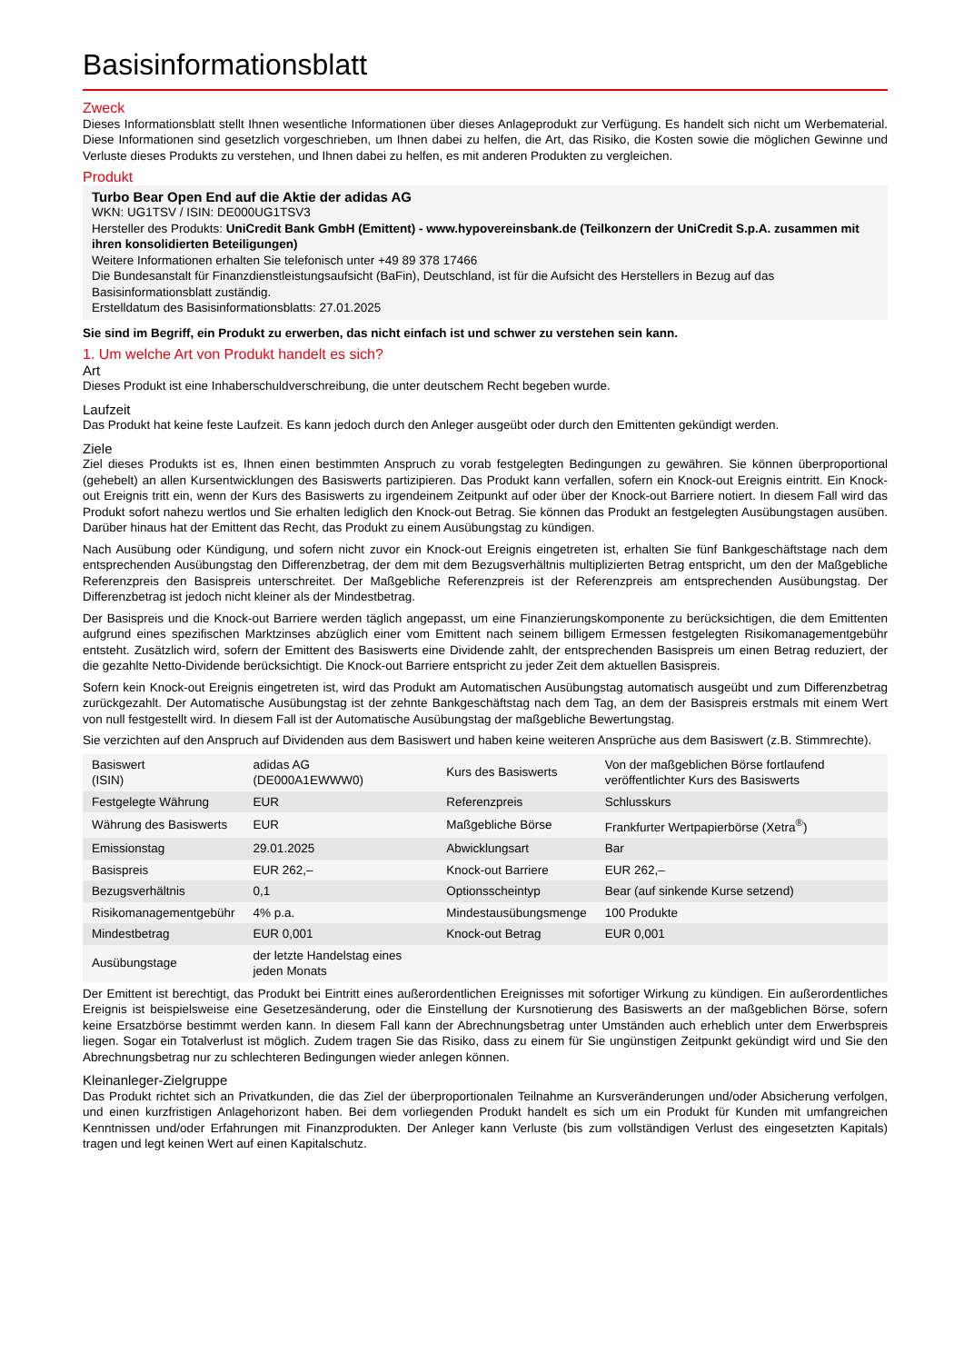Basisinformationsblatt
Zweck
Dieses Informationsblatt stellt Ihnen wesentliche Informationen über dieses Anlageprodukt zur Verfügung. Es handelt sich nicht um Werbematerial. Diese Informationen sind gesetzlich vorgeschrieben, um Ihnen dabei zu helfen, die Art, das Risiko, die Kosten sowie die möglichen Gewinne und Verluste dieses Produkts zu verstehen, und Ihnen dabei zu helfen, es mit anderen Produkten zu vergleichen.
Produkt
Turbo Bear Open End auf die Aktie der adidas AG
WKN: UG1TSV / ISIN: DE000UG1TSV3
Hersteller des Produkts: UniCredit Bank GmbH (Emittent) - www.hypovereinsbank.de (Teilkonzern der UniCredit S.p.A. zusammen mit ihren konsolidierten Beteiligungen)
Weitere Informationen erhalten Sie telefonisch unter +49 89 378 17466
Die Bundesanstalt für Finanzdienstleistungsaufsicht (BaFin), Deutschland, ist für die Aufsicht des Herstellers in Bezug auf das Basisinformationsblatt zuständig.
Erstelldatum des Basisinformationsblatts: 27.01.2025
Sie sind im Begriff, ein Produkt zu erwerben, das nicht einfach ist und schwer zu verstehen sein kann.
1. Um welche Art von Produkt handelt es sich?
Art
Dieses Produkt ist eine Inhaberschuldverschreibung, die unter deutschem Recht begeben wurde.
Laufzeit
Das Produkt hat keine feste Laufzeit. Es kann jedoch durch den Anleger ausgeübt oder durch den Emittenten gekündigt werden.
Ziele
Ziel dieses Produkts ist es, Ihnen einen bestimmten Anspruch zu vorab festgelegten Bedingungen zu gewähren. Sie können überproportional (gehebelt) an allen Kursentwicklungen des Basiswerts partizipieren. Das Produkt kann verfallen, sofern ein Knock-out Ereignis eintritt. Ein Knock-out Ereignis tritt ein, wenn der Kurs des Basiswerts zu irgendeinem Zeitpunkt auf oder über der Knock-out Barriere notiert. In diesem Fall wird das Produkt sofort nahezu wertlos und Sie erhalten lediglich den Knock-out Betrag. Sie können das Produkt an festgelegten Ausübungstagen ausüben. Darüber hinaus hat der Emittent das Recht, das Produkt zu einem Ausübungstag zu kündigen.
Nach Ausübung oder Kündigung, und sofern nicht zuvor ein Knock-out Ereignis eingetreten ist, erhalten Sie fünf Bankgeschäftstage nach dem entsprechenden Ausübungstag den Differenzbetrag, der dem mit dem Bezugsverhältnis multiplizierten Betrag entspricht, um den der Maßgebliche Referenzpreis den Basispreis unterschreitet. Der Maßgebliche Referenzpreis ist der Referenzpreis am entsprechenden Ausübungstag. Der Differenzbetrag ist jedoch nicht kleiner als der Mindestbetrag.
Der Basispreis und die Knock-out Barriere werden täglich angepasst, um eine Finanzierungskomponente zu berücksichtigen, die dem Emittenten aufgrund eines spezifischen Marktzinses abzüglich einer vom Emittent nach seinem billigem Ermessen festgelegten Risikomanagementgebühr entsteht. Zusätzlich wird, sofern der Emittent des Basiswerts eine Dividende zahlt, der entsprechenden Basispreis um einen Betrag reduziert, der die gezahlte Netto-Dividende berücksichtigt. Die Knock-out Barriere entspricht zu jeder Zeit dem aktuellen Basispreis.
Sofern kein Knock-out Ereignis eingetreten ist, wird das Produkt am Automatischen Ausübungstag automatisch ausgeübt und zum Differenzbetrag zurückgezahlt. Der Automatische Ausübungstag ist der zehnte Bankgeschäftstag nach dem Tag, an dem der Basispreis erstmals mit einem Wert von null festgestellt wird. In diesem Fall ist der Automatische Ausübungstag der maßgebliche Bewertungstag.
Sie verzichten auf den Anspruch auf Dividenden aus dem Basiswert und haben keine weiteren Ansprüche aus dem Basiswert (z.B. Stimmrechte).
| Basiswert (ISIN) | adidas AG (DE000A1EWWW0) | Kurs des Basiswerts | Von der maßgeblichen Börse fortlaufend veröffentlichter Kurs des Basiswerts |
| Festgelegte Währung | EUR | Referenzpreis | Schlusskurs |
| Währung des Basiswerts | EUR | Maßgebliche Börse | Frankfurter Wertpapierbörse (Xetra<sup>®</sup>) |
| Emissionstag | 29.01.2025 | Abwicklungsart | Bar |
| Basispreis | EUR 262,– | Knock-out Barriere | EUR 262,– |
| Bezugsverhältnis | 0,1 | Optionsscheintyp | Bear (auf sinkende Kurse setzend) |
| Risikomanagementgebühr | 4% p.a. | Mindestausübungsmenge | 100 Produkte |
| Mindestbetrag | EUR 0,001 | Knock-out Betrag | EUR 0,001 |
| Ausübungstage | der letzte Handelstag eines jeden Monats | | |
Der Emittent ist berechtigt, das Produkt bei Eintritt eines außerordentlichen Ereignisses mit sofortiger Wirkung zu kündigen. Ein außerordentliches Ereignis ist beispielsweise eine Gesetzesänderung, oder die Einstellung der Kursnotierung des Basiswerts an der maßgeblichen Börse, sofern keine Ersatzbörse bestimmt werden kann. In diesem Fall kann der Abrechnungsbetrag unter Umständen auch erheblich unter dem Erwerbspreis liegen. Sogar ein Totalverlust ist möglich. Zudem tragen Sie das Risiko, dass zu einem für Sie ungünstigen Zeitpunkt gekündigt wird und Sie den Abrechnungsbetrag nur zu schlechteren Bedingungen wieder anlegen können.
Kleinanleger-Zielgruppe
Das Produkt richtet sich an Privatkunden, die das Ziel der überproportionalen Teilnahme an Kursveränderungen und/oder Absicherung verfolgen, und einen kurzfristigen Anlagehorizont haben. Bei dem vorliegenden Produkt handelt es sich um ein Produkt für Kunden mit umfangreichen Kenntnissen und/oder Erfahrungen mit Finanzprodukten. Der Anleger kann Verluste (bis zum vollständigen Verlust des eingesetzten Kapitals) tragen und legt keinen Wert auf einen Kapitalschutz.